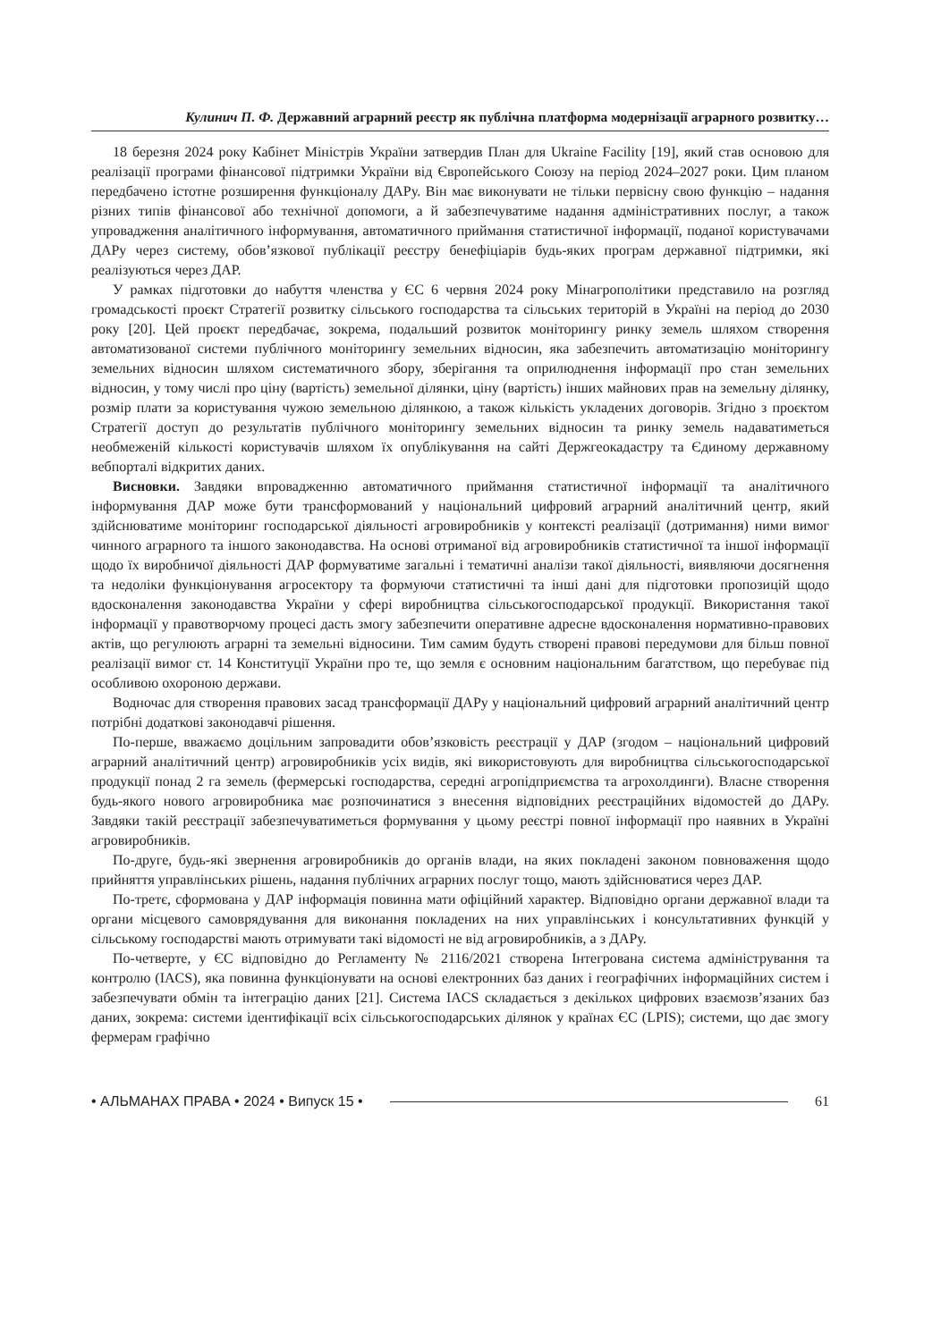Кулинич П. Ф. Державний аграрний реєстр як публічна платформа модернізації аграрного розвитку…
18 березня 2024 року Кабінет Міністрів України затвердив План для Ukraine Facility [19], який став основою для реалізації програми фінансової підтримки України від Європейського Союзу на період 2024–2027 роки. Цим планом передбачено істотне розширення функціоналу ДАРу. Він має виконувати не тільки первісну свою функцію – надання різних типів фінансової або технічної допомоги, а й забезпечуватиме надання адміністративних послуг, а також упровадження аналітичного інформування, автоматичного приймання статистичної інформації, поданої користувачами ДАРу через систему, обов’язкової публікації реєстру бенефіціарів будь-яких програм державної підтримки, які реалізуються через ДАР.
У рамках підготовки до набуття членства у ЄС 6 червня 2024 року Мінагрополітики представило на розгляд громадськості проєкт Стратегії розвитку сільського господарства та сільських територій в Україні на період до 2030 року [20]. Цей проєкт передбачає, зокрема, подальший розвиток моніторингу ринку земель шляхом створення автоматизованої системи публічного моніторингу земельних відносин, яка забезпечить автоматизацію моніторингу земельних відносин шляхом систематичного збору, зберігання та оприлюднення інформації про стан земельних відносин, у тому числі про ціну (вартість) земельної ділянки, ціну (вартість) інших майнових прав на земельну ділянку, розмір плати за користування чужою земельною ділянкою, а також кількість укладених договорів. Згідно з проєктом Стратегії доступ до результатів публічного моніторингу земельних відносин та ринку земель надаватиметься необмеженій кількості користувачів шляхом їх опублікування на сайті Держгеокадастру та Єдиному державному вебпорталі відкритих даних.
Висновки. Завдяки впровадженню автоматичного приймання статистичної інформації та аналітичного інформування ДАР може бути трансформований у національний цифровий аграрний аналітичний центр, який здійснюватиме моніторинг господарської діяльності агровиробників у контексті реалізації (дотримання) ними вимог чинного аграрного та іншого законодавства. На основі отриманої від агровиробників статистичної та іншої інформації щодо їх виробничої діяльності ДАР формуватиме загальні і тематичні аналізи такої діяльності, виявляючи досягнення та недоліки функціонування агросектору та формуючи статистичні та інші дані для підготовки пропозицій щодо вдосконалення законодавства України у сфері виробництва сільськогосподарської продукції. Використання такої інформації у правотворчому процесі дасть змогу забезпечити оперативне адресне вдосконалення нормативно-правових актів, що регулюють аграрні та земельні відносини. Тим самим будуть створені правові передумови для більш повної реалізації вимог ст. 14 Конституції України про те, що земля є основним національним багатством, що перебуває під особливою охороною держави.
Водночас для створення правових засад трансформації ДАРу у національний цифровий аграрний аналітичний центр потрібні додаткові законодавчі рішення.
По-перше, вважаємо доцільним запровадити обов’язковість реєстрації у ДАР (згодом – національний цифровий аграрний аналітичний центр) агровиробників усіх видів, які використовують для виробництва сільськогосподарської продукції понад 2 га земель (фермерські господарства, середні агропідприємства та агрохолдинги). Власне створення будь-якого нового агровиробника має розпочинатися з внесення відповідних реєстраційних відомостей до ДАРу. Завдяки такій реєстрації забезпечуватиметься формування у цьому реєстрі повної інформації про наявних в Україні агровиробників.
По-друге, будь-які звернення агровиробників до органів влади, на яких покладені законом повноваження щодо прийняття управлінських рішень, надання публічних аграрних послуг тощо, мають здійснюватися через ДАР.
По-третє, сформована у ДАР інформація повинна мати офіційний характер. Відповідно органи державної влади та органи місцевого самоврядування для виконання покладених на них управлінських і консультативних функцій у сільському господарстві мають отримувати такі відомості не від агровиробників, а з ДАРу.
По-четверте, у ЄС відповідно до Регламенту № 2116/2021 створена Інтегрована система адміністрування та контролю (IACS), яка повинна функціонувати на основі електронних баз даних і географічних інформаційних систем і забезпечувати обмін та інтеграцію даних [21]. Система IACS складається з декількох цифрових взаємозв’язаних баз даних, зокрема: системи ідентифікації всіх сільськогосподарських ділянок у країнах ЄС (LPIS); системи, що дає змогу фермерам графічно
• АЛЬМАНАХ ПРАВА • 2024 • Випуск 15 • 61